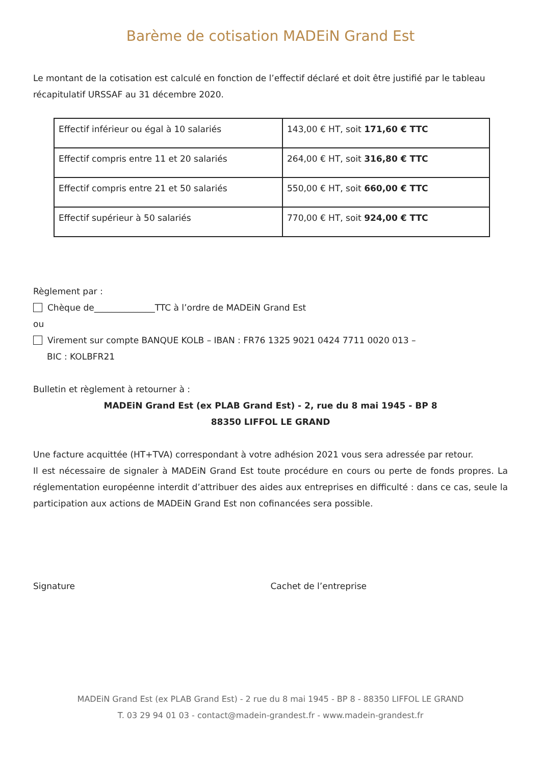Barème de cotisation MADEiN Grand Est
Le montant de la cotisation est calculé en fonction de l’effectif déclaré et doit être justifié par le tableau récapitulatif URSSAF au 31 décembre 2020.
| Effectif inférieur ou égal à 10 salariés | 143,00 € HT, soit 171,60 € TTC |
| Effectif compris entre 11 et 20 salariés | 264,00 € HT, soit 316,80 € TTC |
| Effectif compris entre 21 et 50 salariés | 550,00 € HT, soit 660,00 € TTC |
| Effectif supérieur à 50 salariés | 770,00 € HT, soit 924,00 € TTC |
Règlement par :
Chèque de______________TTC à l’ordre de MADEiN Grand Est
ou
Virement sur compte BANQUE KOLB – IBAN : FR76 1325 9021 0424 7711 0020 013 –
BIC : KOLBFR21
Bulletin et règlement à retourner à :
MADEiN Grand Est (ex PLAB Grand Est) - 2, rue du 8 mai 1945 - BP 8
88350 LIFFOL LE GRAND
Une facture acquittée (HT+TVA) correspondant à votre adhésion 2021 vous sera adressée par retour.
Il est nécessaire de signaler à MADEiN Grand Est toute procédure en cours ou perte de fonds propres. La réglementation européenne interdit d’attribuer des aides aux entreprises en difficulté : dans ce cas, seule la participation aux actions de MADEiN Grand Est non cofinancées sera possible.
Signature Cachet de l’entreprise
MADEiN Grand Est (ex PLAB Grand Est) - 2 rue du 8 mai 1945 - BP 8 - 88350 LIFFOL LE GRAND
T. 03 29 94 01 03 - contact@madein-grandest.fr - www.madein-grandest.fr